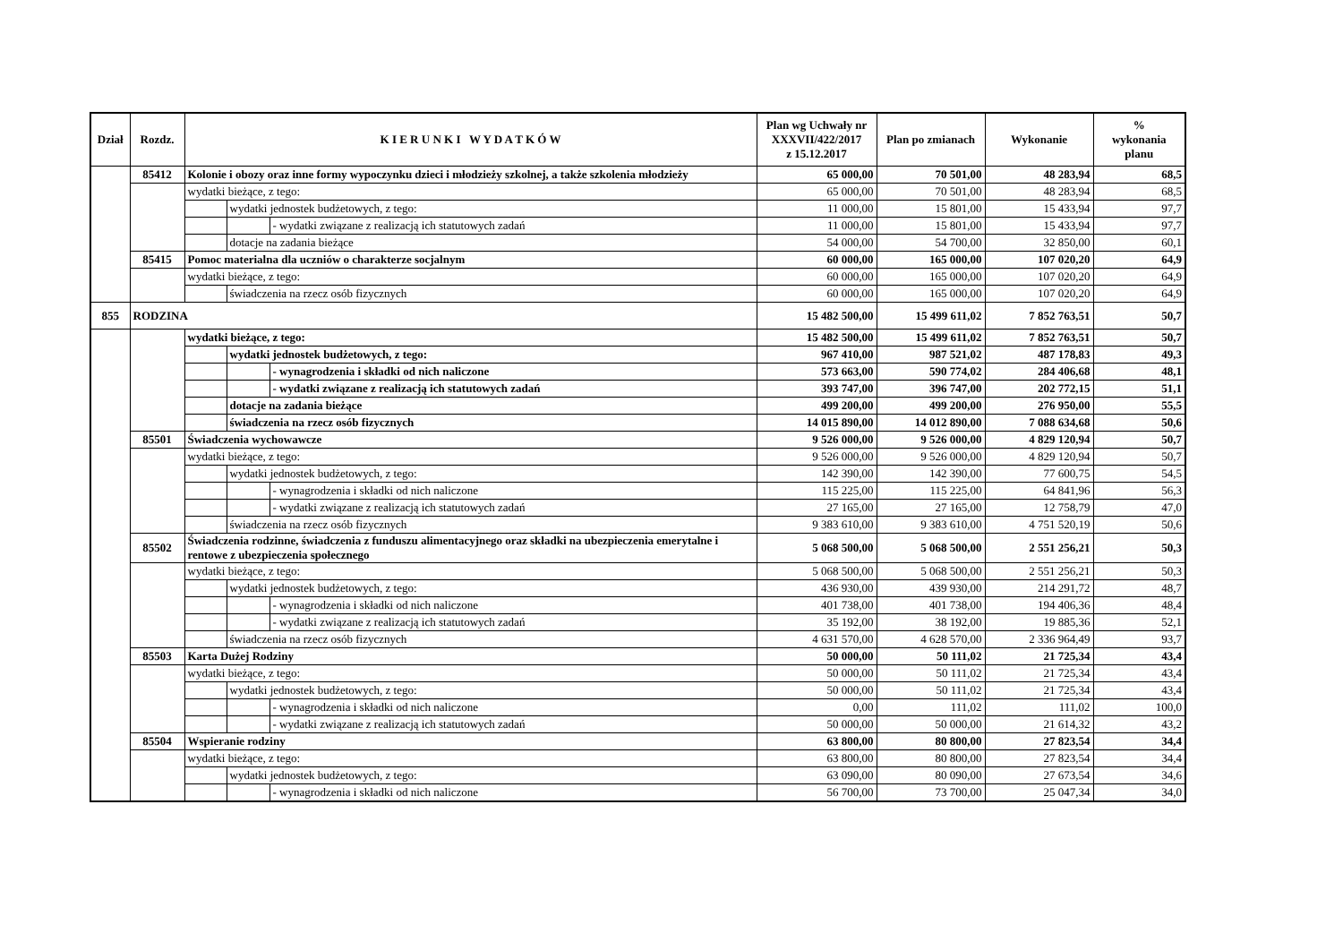| Dział | Rozdz. | K I E R U N K I W Y D A T K Ó W | | | Plan wg Uchwały nr XXXVII/422/2017 z 15.12.2017 | Plan po zmianach | Wykonanie | % wykonania planu |
| --- | --- | --- | --- | --- | --- | --- | --- | --- |
| | 85412 | Kolonie i obozy oraz inne formy wypoczynku dzieci i młodzieży szkolnej, a także szkolenia młodzieży | | | 65 000,00 | 70 501,00 | 48 283,94 | 68,5 |
| | | wydatki bieżące, z tego: | | | 65 000,00 | 70 501,00 | 48 283,94 | 68,5 |
| | | | wydatki jednostek budżetowych, z tego: | | 11 000,00 | 15 801,00 | 15 433,94 | 97,7 |
| | | | | - wydatki związane z realizacją ich statutowych zadań | 11 000,00 | 15 801,00 | 15 433,94 | 97,7 |
| | | | dotacje na zadania bieżące | | 54 000,00 | 54 700,00 | 32 850,00 | 60,1 |
| | 85415 | Pomoc materialna dla uczniów o charakterze socjalnym | | | 60 000,00 | 165 000,00 | 107 020,20 | 64,9 |
| | | wydatki bieżące, z tego: | | | 60 000,00 | 165 000,00 | 107 020,20 | 64,9 |
| | | | świadczenia na rzecz osób fizycznych | | 60 000,00 | 165 000,00 | 107 020,20 | 64,9 |
| 855 | RODZINA | | | | 15 482 500,00 | 15 499 611,02 | 7 852 763,51 | 50,7 |
| | | wydatki bieżące, z tego: | | | 15 482 500,00 | 15 499 611,02 | 7 852 763,51 | 50,7 |
| | | | wydatki jednostek budżetowych, z tego: | | 967 410,00 | 987 521,02 | 487 178,83 | 49,3 |
| | | | | - wynagrodzenia i składki od nich naliczone | 573 663,00 | 590 774,02 | 284 406,68 | 48,1 |
| | | | | - wydatki związane z realizacją ich statutowych zadań | 393 747,00 | 396 747,00 | 202 772,15 | 51,1 |
| | | | dotacje na zadania bieżące | | 499 200,00 | 499 200,00 | 276 950,00 | 55,5 |
| | | | świadczenia na rzecz osób fizycznych | | 14 015 890,00 | 14 012 890,00 | 7 088 634,68 | 50,6 |
| | 85501 | Świadczenia wychowawcze | | | 9 526 000,00 | 9 526 000,00 | 4 829 120,94 | 50,7 |
| | | wydatki bieżące, z tego: | | | 9 526 000,00 | 9 526 000,00 | 4 829 120,94 | 50,7 |
| | | | wydatki jednostek budżetowych, z tego: | | 142 390,00 | 142 390,00 | 77 600,75 | 54,5 |
| | | | | - wynagrodzenia i składki od nich naliczone | 115 225,00 | 115 225,00 | 64 841,96 | 56,3 |
| | | | | - wydatki związane z realizacją ich statutowych zadań | 27 165,00 | 27 165,00 | 12 758,79 | 47,0 |
| | | | świadczenia na rzecz osób fizycznych | | 9 383 610,00 | 9 383 610,00 | 4 751 520,19 | 50,6 |
| | 85502 | Świadczenia rodzinne, świadczenia z funduszu alimentacyjnego oraz składki na ubezpieczenia emerytalne i rentowe z ubezpieczenia społecznego | | | 5 068 500,00 | 5 068 500,00 | 2 551 256,21 | 50,3 |
| | | wydatki bieżące, z tego: | | | 5 068 500,00 | 5 068 500,00 | 2 551 256,21 | 50,3 |
| | | | wydatki jednostek budżetowych, z tego: | | 436 930,00 | 439 930,00 | 214 291,72 | 48,7 |
| | | | | - wynagrodzenia i składki od nich naliczone | 401 738,00 | 401 738,00 | 194 406,36 | 48,4 |
| | | | | - wydatki związane z realizacją ich statutowych zadań | 35 192,00 | 38 192,00 | 19 885,36 | 52,1 |
| | | | świadczenia na rzecz osób fizycznych | | 4 631 570,00 | 4 628 570,00 | 2 336 964,49 | 93,7 |
| | 85503 | Karta Dużej Rodziny | | | 50 000,00 | 50 111,02 | 21 725,34 | 43,4 |
| | | wydatki bieżące, z tego: | | | 50 000,00 | 50 111,02 | 21 725,34 | 43,4 |
| | | | wydatki jednostek budżetowych, z tego: | | 50 000,00 | 50 111,02 | 21 725,34 | 43,4 |
| | | | | - wynagrodzenia i składki od nich naliczone | 0,00 | 111,02 | 111,02 | 100,0 |
| | | | | - wydatki związane z realizacją ich statutowych zadań | 50 000,00 | 50 000,00 | 21 614,32 | 43,2 |
| | 85504 | Wspieranie rodziny | | | 63 800,00 | 80 800,00 | 27 823,54 | 34,4 |
| | | wydatki bieżące, z tego: | | | 63 800,00 | 80 800,00 | 27 823,54 | 34,4 |
| | | | wydatki jednostek budżetowych, z tego: | | 63 090,00 | 80 090,00 | 27 673,54 | 34,6 |
| | | | | - wynagrodzenia i składki od nich naliczone | 56 700,00 | 73 700,00 | 25 047,34 | 34,0 |